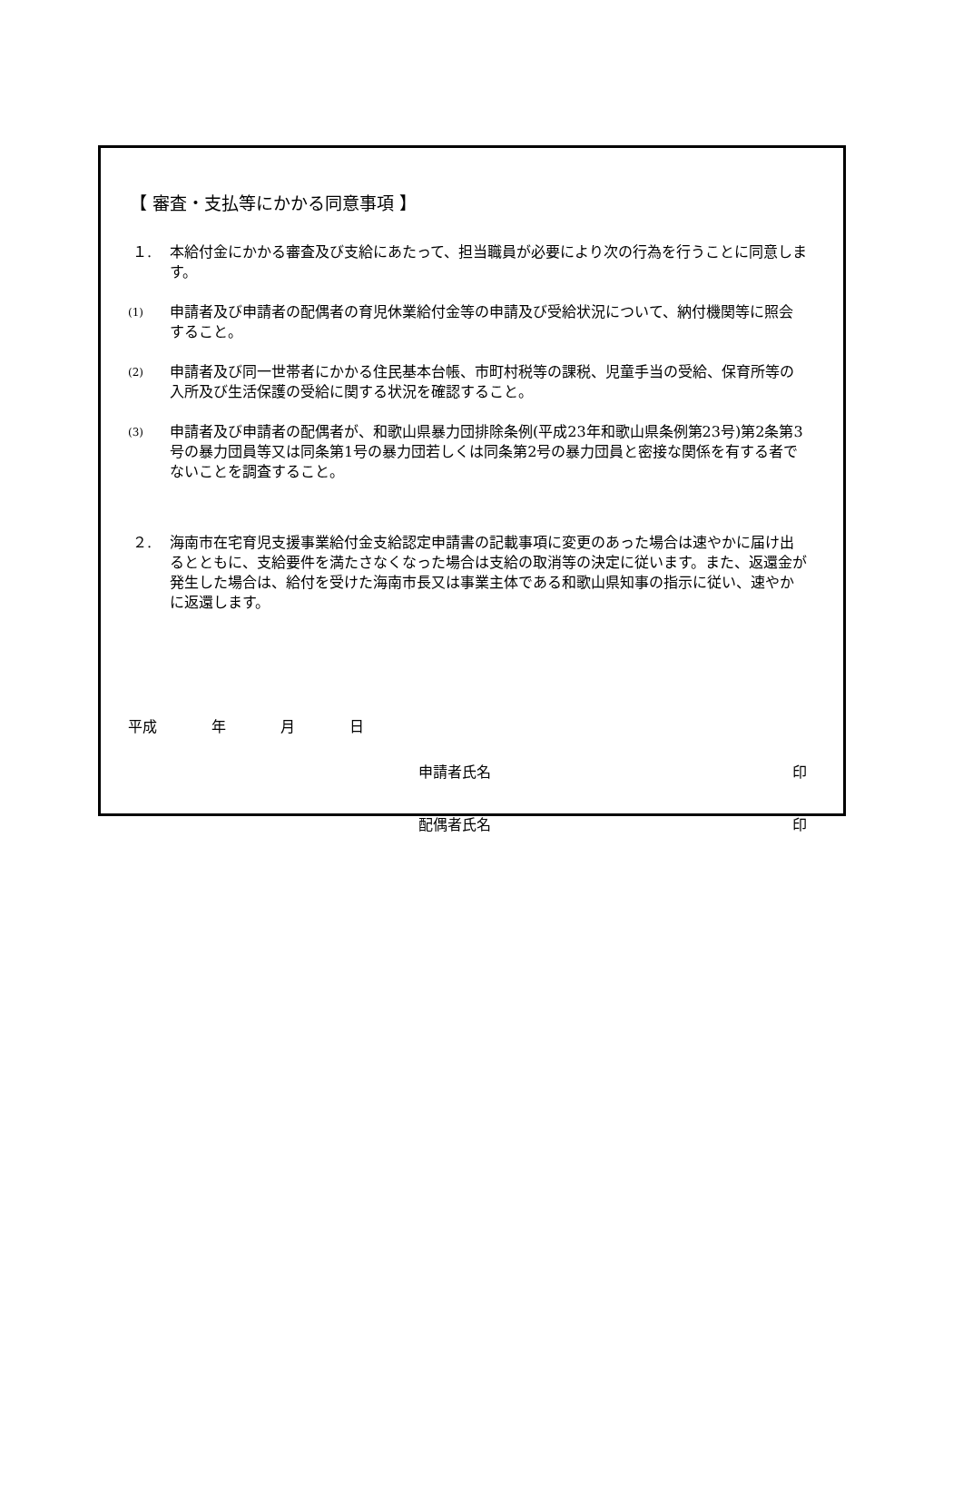【 審査・支払等にかかる同意事項 】
１. 本給付金にかかる審査及び支給にあたって、担当職員が必要により次の行為を行うことに同意します。
(1)
申請者及び申請者の配偶者の育児休業給付金等の申請及び受給状況について、納付機関等に照会すること。
(2)
申請者及び同一世帯者にかかる住民基本台帳、市町村税等の課税、児童手当の受給、保育所等の入所及び生活保護の受給に関する状況を確認すること。
(3)
申請者及び申請者の配偶者が、和歌山県暴力団排除条例(平成23年和歌山県条例第23号)第2条第3号の暴力団員等又は同条第1号の暴力団若しくは同条第2号の暴力団員と密接な関係を有する者でないことを調査すること。
２. 海南市在宅育児支援事業給付金支給認定申請書の記載事項に変更のあった場合は速やかに届け出るとともに、支給要件を満たさなくなった場合は支給の取消等の決定に従います。また、返還金が発生した場合は、給付を受けた海南市長又は事業主体である和歌山県知事の指示に従い、速やかに返還します。
平成 年 月 日
申請者氏名 印
配偶者氏名 印